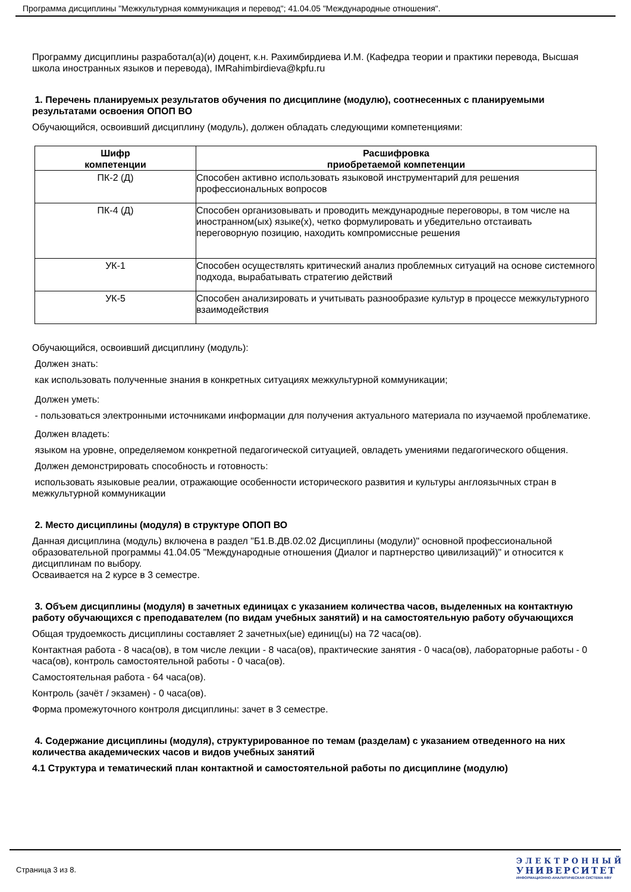Программа дисциплины "Межкультурная коммуникация и перевод"; 41.04.05 "Международные отношения".
Программу дисциплины разработал(а)(и) доцент, к.н. Рахимбирдиева И.М. (Кафедра теории и практики перевода, Высшая школа иностранных языков и перевода), IMRahimbirdieva@kpfu.ru
1. Перечень планируемых результатов обучения по дисциплине (модулю), соотнесенных с планируемыми результатами освоения ОПОП ВО
Обучающийся, освоивший дисциплину (модуль), должен обладать следующими компетенциями:
| Шифр компетенции | Расшифровка приобретаемой компетенции |
| --- | --- |
| ПК-2 (Д) | Способен активно использовать языковой инструментарий для решения профессиональных вопросов |
| ПК-4 (Д) | Способен организовывать и проводить международные переговоры, в том числе на иностранном(ых) языке(х), четко формулировать и убедительно отстаивать переговорную позицию, находить компромиссные решения |
| УК-1 | Способен осуществлять критический анализ проблемных ситуаций на основе системного подхода, вырабатывать стратегию действий |
| УК-5 | Способен анализировать и учитывать разнообразие культур в процессе межкультурного взаимодействия |
Обучающийся, освоивший дисциплину (модуль):
Должен знать:
как использовать полученные знания в конкретных ситуациях межкультурной коммуникации;
Должен уметь:
- пользоваться электронными источниками информации для получения актуального материала по изучаемой проблематике.
Должен владеть:
языком на уровне, определяемом конкретной педагогической ситуацией, овладеть умениями педагогического общения.
Должен демонстрировать способность и готовность:
использовать языковые реалии, отражающие особенности исторического развития и культуры англоязычных стран в межкультурной коммуникации
2. Место дисциплины (модуля) в структуре ОПОП ВО
Данная дисциплина (модуль) включена в раздел "Б1.В.ДВ.02.02 Дисциплины (модули)" основной профессиональной образовательной программы 41.04.05 "Международные отношения (Диалог и партнерство цивилизаций)" и относится к дисциплинам по выбору.
Осваивается на 2 курсе в 3 семестре.
3. Объем дисциплины (модуля) в зачетных единицах с указанием количества часов, выделенных на контактную работу обучающихся с преподавателем (по видам учебных занятий) и на самостоятельную работу обучающихся
Общая трудоемкость дисциплины составляет 2 зачетных(ые) единиц(ы) на 72 часа(ов).
Контактная работа - 8 часа(ов), в том числе лекции - 8 часа(ов), практические занятия - 0 часа(ов), лабораторные работы - 0 часа(ов), контроль самостоятельной работы - 0 часа(ов).
Самостоятельная работа - 64 часа(ов).
Контроль (зачёт / экзамен) - 0 часа(ов).
Форма промежуточного контроля дисциплины: зачет в 3 семестре.
4. Содержание дисциплины (модуля), структурированное по темам (разделам) с указанием отведенного на них количества академических часов и видов учебных занятий
4.1 Структура и тематический план контактной и самостоятельной работы по дисциплине (модулю)
Страница 3 из 8.
ЭЛЕКТРОННЫЙ
УНИВЕРСИТЕТ
ИНФОРМАЦИОННО-АНАЛИТИЧЕСКАЯ СИСТЕМА КФУ